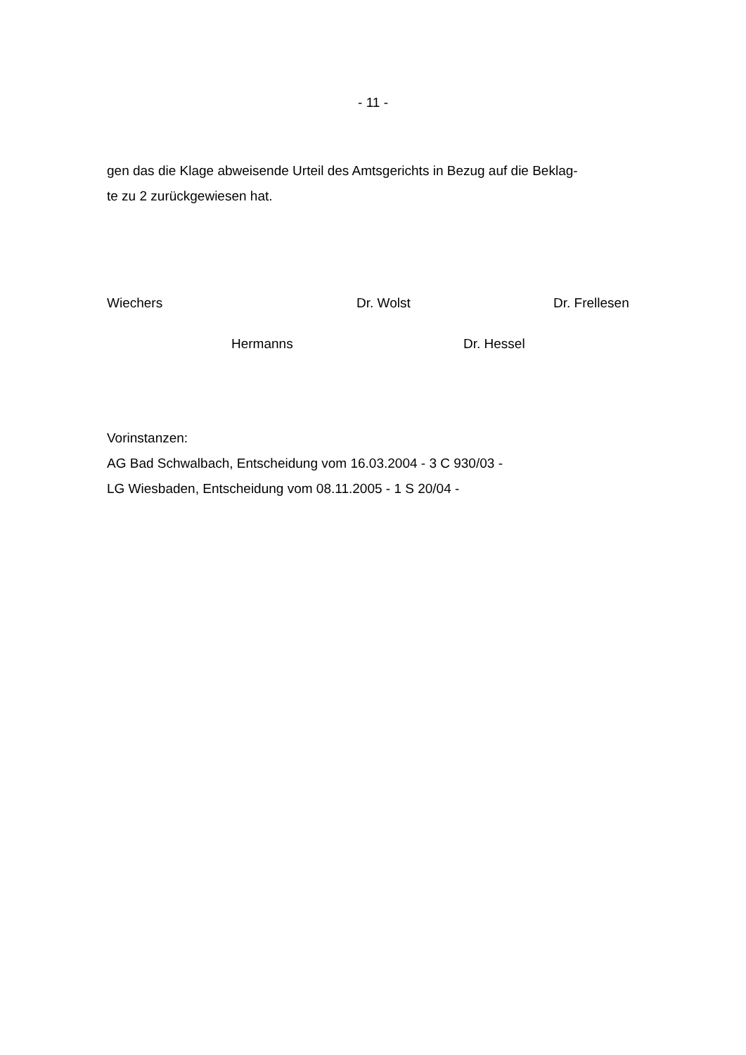- 11 -
gen das die Klage abweisende Urteil des Amtsgerichts in Bezug auf die Beklag-
te zu 2 zurückgewiesen hat.
Wiechers Dr. Wolst Dr. Frellesen
Hermanns Dr. Hessel
Vorinstanzen:
AG Bad Schwalbach, Entscheidung vom 16.03.2004 - 3 C 930/03 -
LG Wiesbaden, Entscheidung vom 08.11.2005 - 1 S 20/04 -